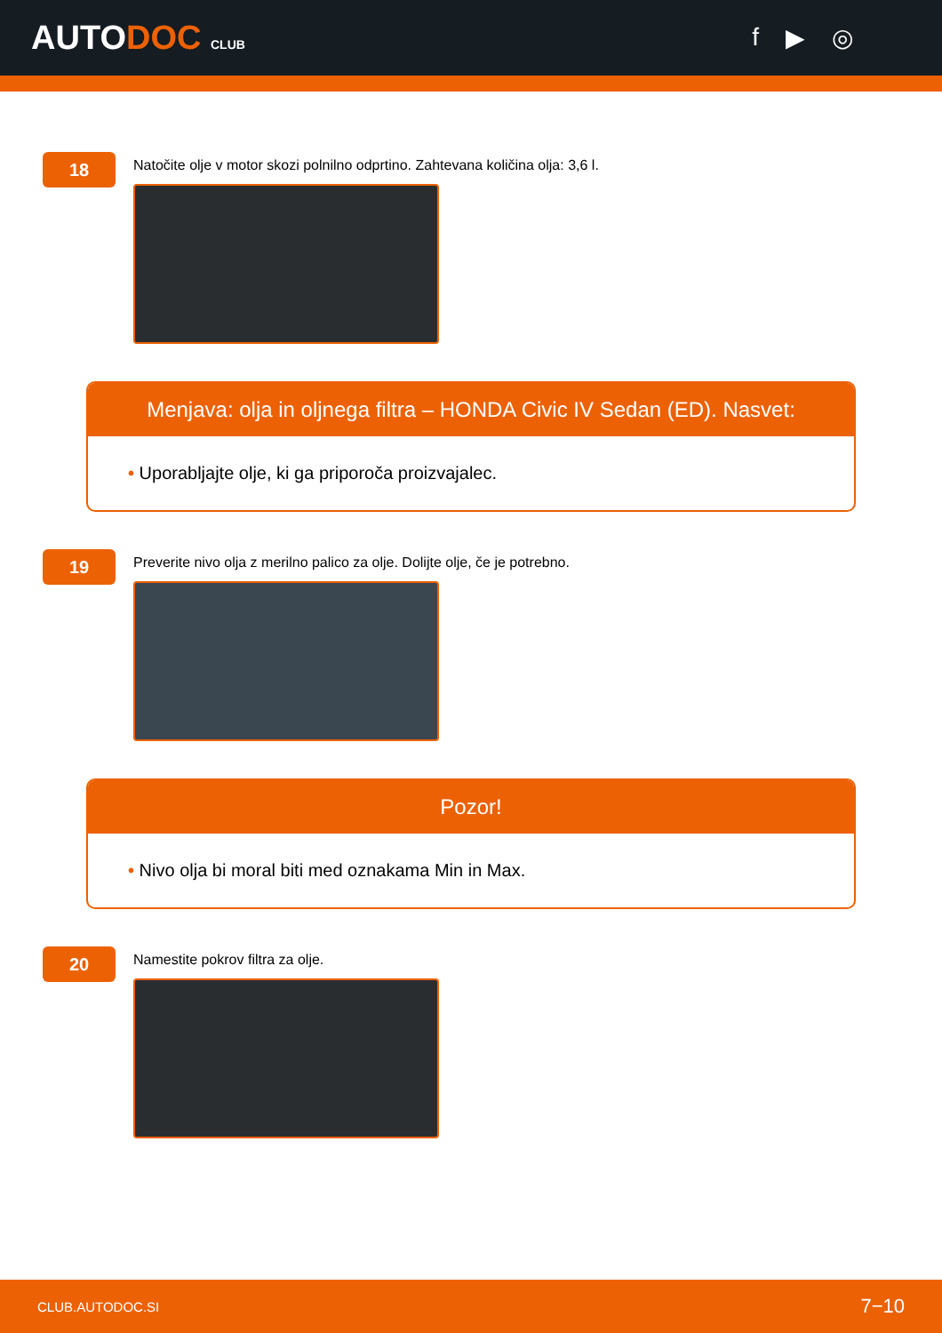AUTODOC CLUB
f ▶ ◎
18
Natočite olje v motor skozi polnilno odprtino. Zahtevana količina olja: 3,6 l.
Menjava: olja in oljnega filtra – HONDA Civic IV Sedan (ED). Nasvet:
• Uporabljajte olje, ki ga priporoča proizvajalec.
19
Preverite nivo olja z merilno palico za olje. Dolijte olje, če je potrebno.
Pozor!
• Nivo olja bi moral biti med oznakama Min in Max.
20
Namestite pokrov filtra za olje.
CLUB.AUTODOC.SI 7−10